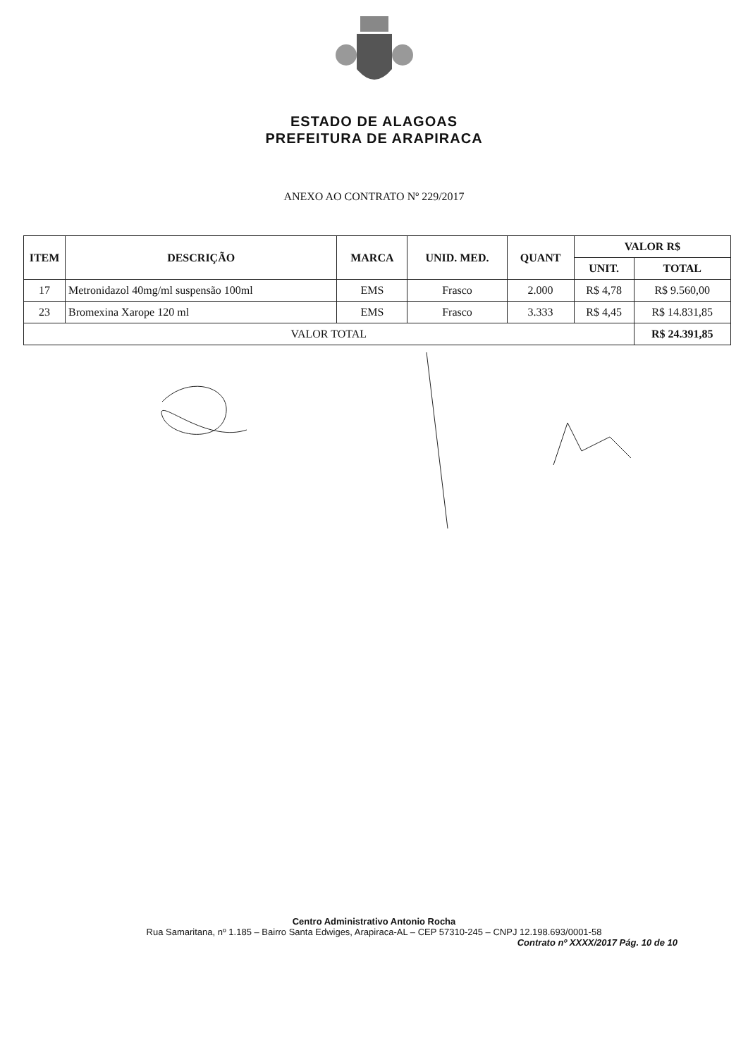ESTADO DE ALAGOAS
PREFEITURA DE ARAPIRACA
ANEXO AO CONTRATO Nº 229/2017
| ITEM | DESCRIÇÃO | MARCA | UNID. MED. | QUANT | VALOR R$ | |
| --- | --- | --- | --- | --- | --- | --- |
| | | | | | UNIT. | TOTAL |
| 17 | Metronidazol 40mg/ml suspensão 100ml | EMS | Frasco | 2.000 | R$ 4,78 | R$ 9.560,00 |
| 23 | Bromexina Xarope 120 ml | EMS | Frasco | 3.333 | R$ 4,45 | R$ 14.831,85 |
| VALOR TOTAL | | | | | | R$ 24.391,85 |
Centro Administrativo Antonio Rocha
Rua Samaritana, nº 1.185 – Bairro Santa Edwiges, Arapiraca-AL – CEP 57310-245 – CNPJ 12.198.693/0001-58
Contrato nº XXXX/2017 Pág. 10 de 10